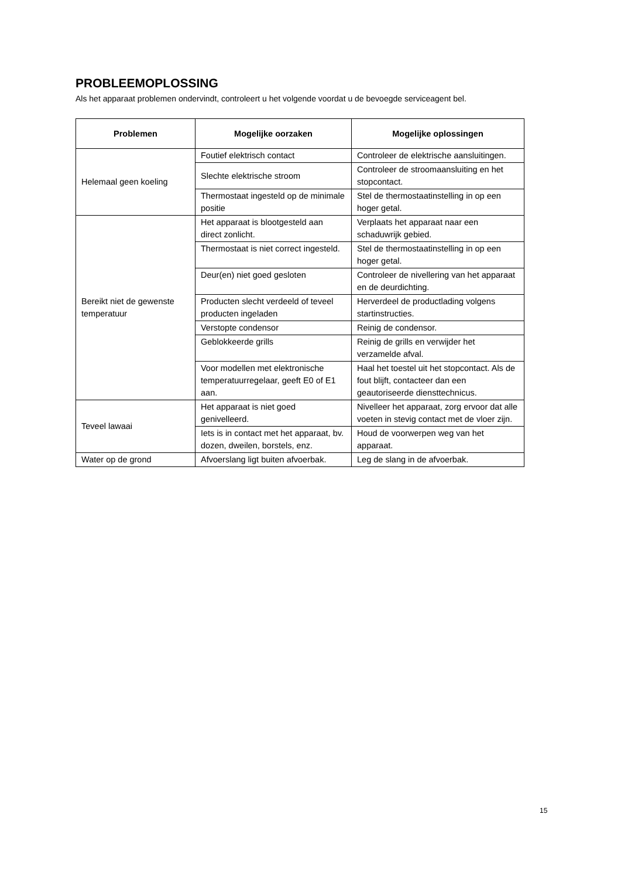PROBLEEMOPLOSSING
Als het apparaat problemen ondervindt, controleert u het volgende voordat u de bevoegde serviceagent bel.
| Problemen | Mogelijke oorzaken | Mogelijke oplossingen |
| --- | --- | --- |
| Helemaal geen koeling | Foutief elektrisch contact | Controleer de elektrische aansluitingen. |
| | Slechte elektrische stroom | Controleer de stroomaansluiting en het stopcontact. |
| | Thermostaat ingesteld op de minimale positie | Stel de thermostaatinstelling in op een hoger getal. |
| Bereikt niet de gewenste temperatuur | Het apparaat is blootgesteld aan direct zonlicht. | Verplaats het apparaat naar een schaduwrijk gebied. |
| | Thermostaat is niet correct ingesteld. | Stel de thermostaatinstelling in op een hoger getal. |
| | Deur(en) niet goed gesloten | Controleer de nivellering van het apparaat en de deurdichting. |
| | Producten slecht verdeeld of teveel producten ingeladen | Herverdeel de productlading volgens startinstructies. |
| | Verstopte condensor | Reinig de condensor. |
| | Geblokkeerde grills | Reinig de grills en verwijder het verzamelde afval. |
| | Voor modellen met elektronische temperatuurregelaar, geeft E0 of E1 aan. | Haal het toestel uit het stopcontact. Als de fout blijft, contacteer dan een geautoriseerde diensttechnicus. |
| Teveel lawaai | Het apparaat is niet goed genivelleerd. | Nivelleer het apparaat, zorg ervoor dat alle voeten in stevig contact met de vloer zijn. |
| | Iets is in contact met het apparaat, bv. dozen, dweilen, borstels, enz. | Houd de voorwerpen weg van het apparaat. |
| Water op de grond | Afvoerslang ligt buiten afvoerbak. | Leg de slang in de afvoerbak. |
15